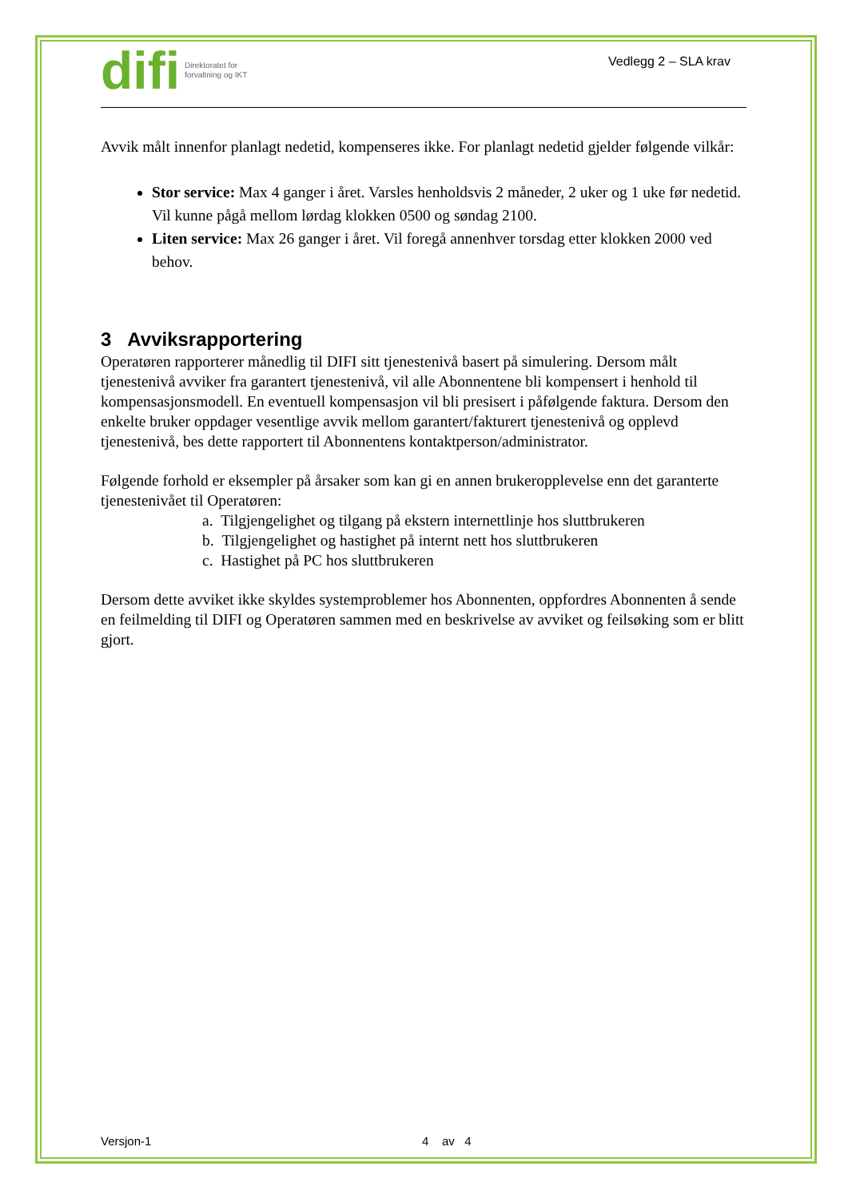difi Direktoratet for
forvaltning og IKT
Vedlegg 2 – SLA krav
Avvik målt innenfor planlagt nedetid, kompenseres ikke. For planlagt nedetid gjelder følgende vilkår:
Stor service: Max 4 ganger i året. Varsles henholdsvis 2 måneder, 2 uker og 1 uke før nedetid. Vil kunne pågå mellom lørdag klokken 0500 og søndag 2100.
Liten service: Max 26 ganger i året. Vil foregå annenhver torsdag etter klokken 2000 ved behov.
3 Avviksrapportering
Operatøren rapporterer månedlig til DIFI sitt tjenestenivå basert på simulering. Dersom målt tjenestenivå avviker fra garantert tjenestenivå, vil alle Abonnentene bli kompensert i henhold til kompensasjonsmodell. En eventuell kompensasjon vil bli presisert i påfølgende faktura. Dersom den enkelte bruker oppdager vesentlige avvik mellom garantert/fakturert tjenestenivå og opplevd tjenestenivå, bes dette rapportert til Abonnentens kontaktperson/administrator.
Følgende forhold er eksempler på årsaker som kan gi en annen brukeropplevelse enn det garanterte tjenestenivået til Operatøren:
a. Tilgjengelighet og tilgang på ekstern internettlinje hos sluttbrukeren
b. Tilgjengelighet og hastighet på internt nett hos sluttbrukeren
c. Hastighet på PC hos sluttbrukeren
Dersom dette avviket ikke skyldes systemproblemer hos Abonnenten, oppfordres Abonnenten å sende en feilmelding til DIFI og Operatøren sammen med en beskrivelse av avviket og feilsøking som er blitt gjort.
Versjon-1 4 av 4